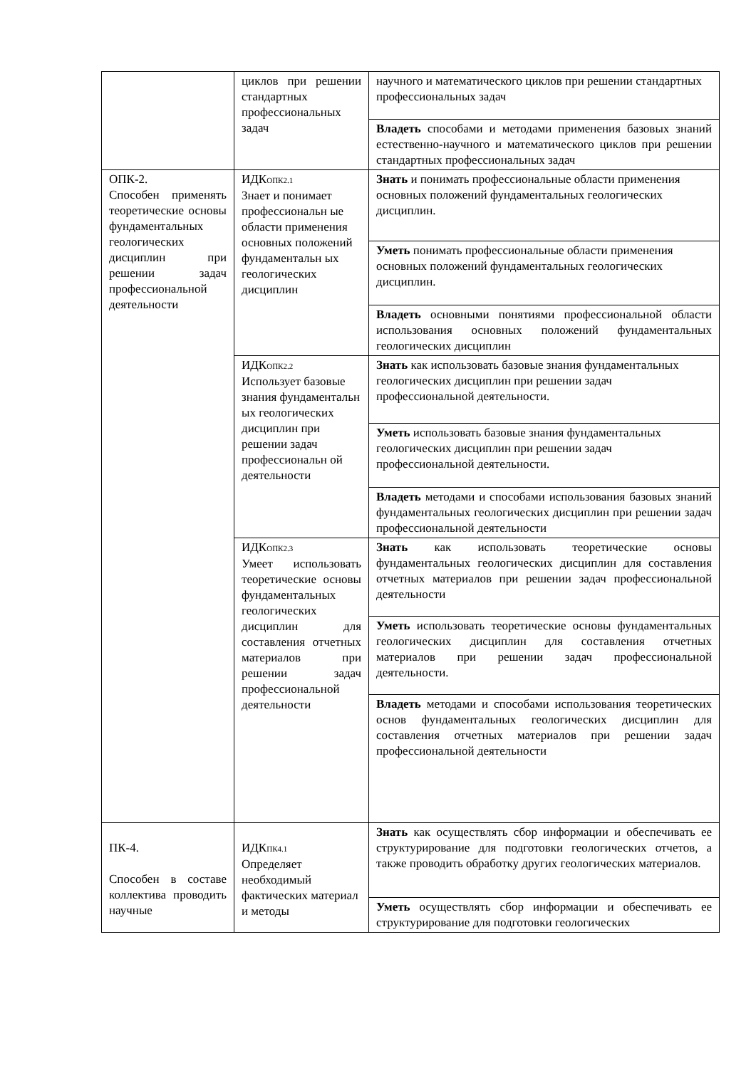| | циклов при решении стандартных профессиональных задач | научного и математического циклов при решении стандартных профессиональных задач |
| | | Владеть способами и методами применения базовых знаний естественно-научного и математического циклов при решении стандартных профессиональных задач |
| ОПК-2. Способен применять теоретические основы фундаментальных геологических дисциплин при решении задач профессиональной деятельности | ИДК<sub>ОПК2.1</sub> Знает и понимает профессиональн ые области применения основных положений фундаментальн ых геологических дисциплин | Знать и понимать профессиональные области применения основных положений фундаментальных геологических дисциплин. |
| | | Уметь понимать профессиональные области применения основных положений фундаментальных геологических дисциплин. |
| | | Владеть основными понятиями профессиональной области использования основных положений фундаментальных геологических дисциплин |
| | ИДК<sub>ОПК2.2</sub> Использует базовые знания фундаментальн ых геологических дисциплин при решении задач профессиональн ой деятельности | Знать как использовать базовые знания фундаментальных геологических дисциплин при решении задач профессиональной деятельности. |
| | | Уметь использовать базовые знания фундаментальных геологических дисциплин при решении задач профессиональной деятельности. |
| | | Владеть методами и способами использования базовых знаний фундаментальных геологических дисциплин при решении задач профессиональной деятельности |
| | ИДК<sub>ОПК2.3</sub> Умеет использовать теоретические основы фундаментальных геологических дисциплин для составления отчетных материалов при решении задач профессиональной деятельности | Знать как использовать теоретические основы фундаментальных геологических дисциплин для составления отчетных материалов при решении задач профессиональной деятельности |
| | | Уметь использовать теоретические основы фундаментальных геологических дисциплин для составления отчетных материалов при решении задач профессиональной деятельности. |
| | | Владеть методами и способами использования теоретических основ фундаментальных геологических дисциплин для составления отчетных материалов при решении задач профессиональной деятельности |
| ПК-4. Способен в составе коллектива проводить научные | ИДК<sub>ПК4.1</sub> Определяет необходимый фактических материал и методы | Знать как осуществлять сбор информации и обеспечивать ее структурирование для подготовки геологических отчетов, а также проводить обработку других геологических материалов. |
| | | Уметь осуществлять сбор информации и обеспечивать ее структурирование для подготовки геологических |